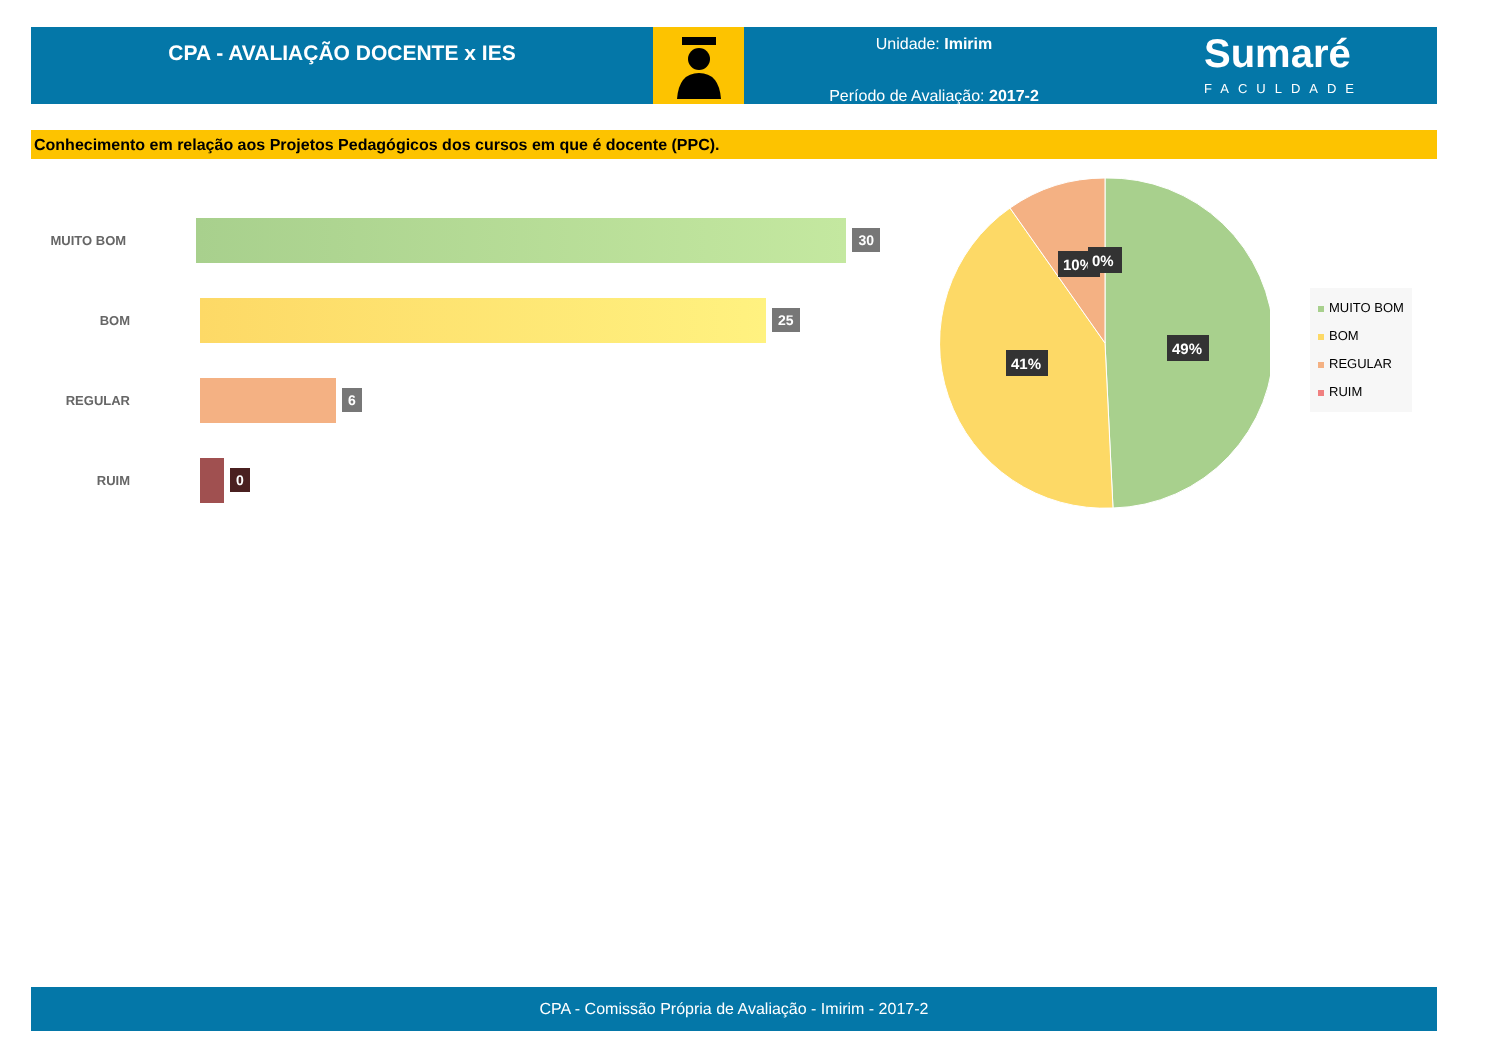CPA - AVALIAÇÃO DOCENTE x IES
Unidade: Imirim
Período de Avaliação: 2017-2
Sumaré
FACULDADE
Conhecimento em relação aos Projetos Pedagógicos dos cursos em que é docente (PPC).
MUITO BOM
30
BOM
25
REGULAR
6
RUIM
0
49%
41%
10%
0%
MUITO BOM
BOM
REGULAR
RUIM
CPA - Comissão Própria de Avaliação - Imirim - 2017-2